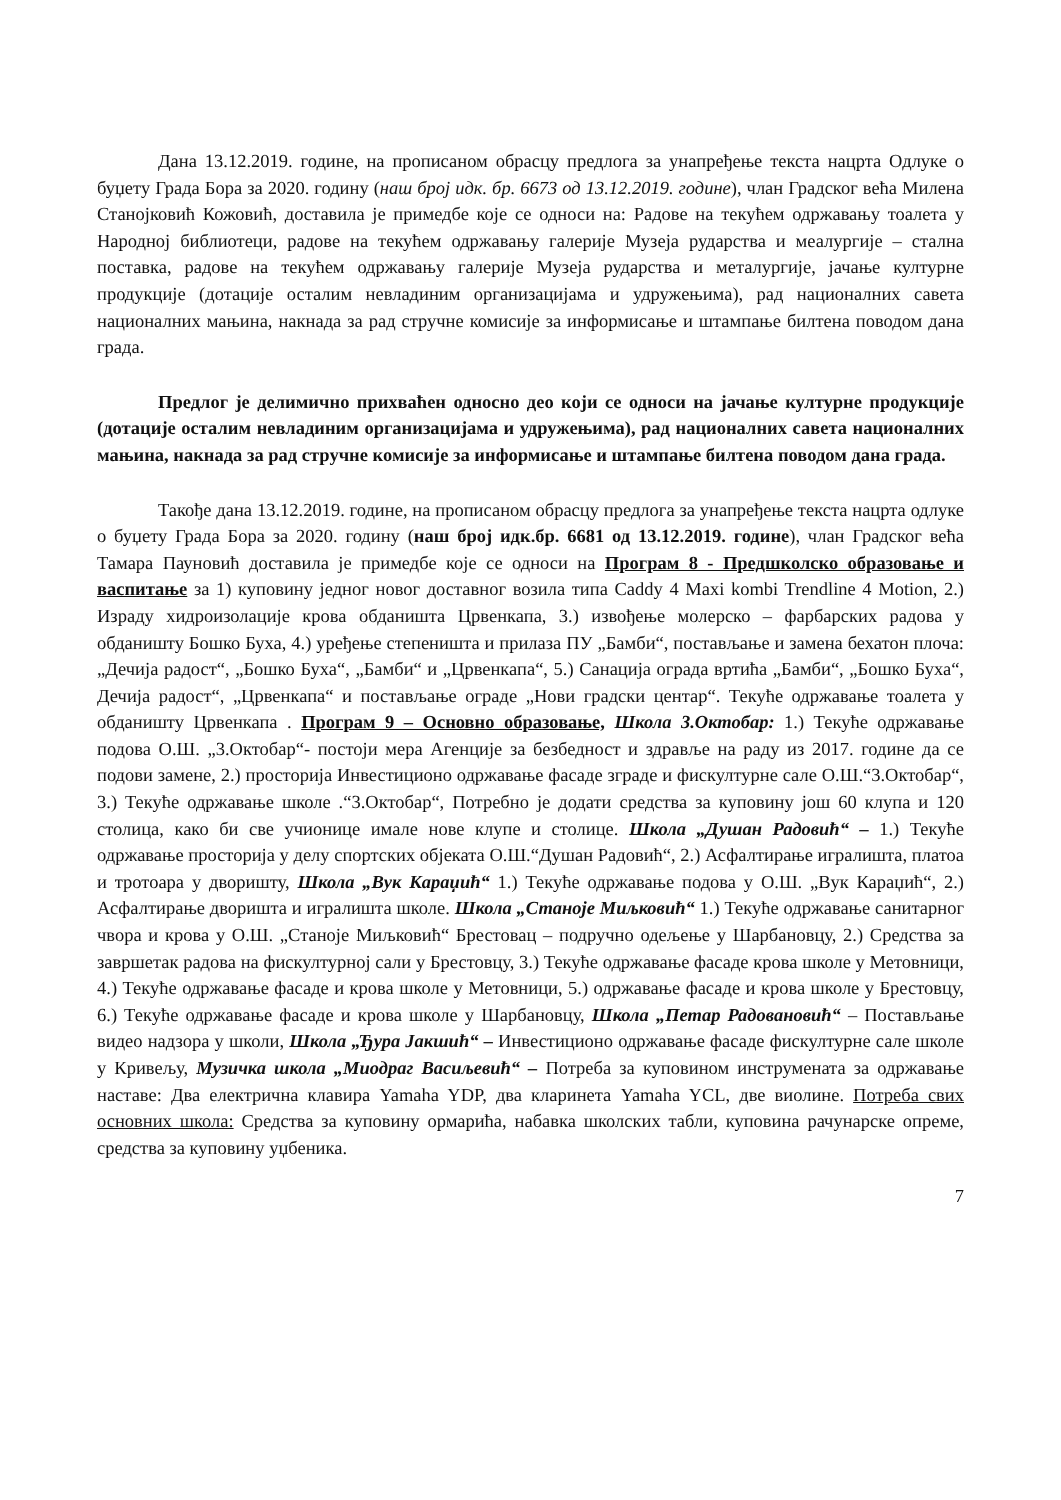Дана 13.12.2019. године, на прописаном обрасцу предлога за унапређење текста нацрта Одлуке о буџету Града Бора за 2020. годину (наш број идк. бр. 6673 од 13.12.2019. године), члан Градског већа Милена Станојковић Кожовић, доставила је примедбе које се односи на: Радове на текућем одржавању тоалета у Народној библиотеци, радове на текућем одржавању галерије Музеја рударства и меалургије – стална поставка, радове на текућем одржавању галерије Музеја рударства и металургије, јачање културне продукције (дотације осталим невладиним организацијама и удружењима), рад националних савета националних мањина, накнада за рад стручне комисије за информисање и штампање билтена поводом дана града.
Предлог је делимично прихваћен односно део који се односи на јачање културне продукције (дотације осталим невладиним организацијама и удружењима), рад националних савета националних мањина, накнада за рад стручне комисије за информисање и штампање билтена поводом дана града.
Такође дана 13.12.2019. године, на прописаном обрасцу предлога за унапређење текста нацрта одлуке о буџету Града Бора за 2020. годину (наш број идк.бр. 6681 од 13.12.2019. године), члан Градског већа Тамара Пауновић доставила је примедбе које се односи на Програм 8 - Предшколско образовање и васпитање за 1) куповину једног новог доставног возила типа Caddy 4 Maxi kombi Trendline 4 Motion, 2.) Израду хидроизолације крова обданишта Црвенкапа, 3.) извођење молерско – фарбарских радова у обданишту Бошко Буха, 4.) уређење степеништа и прилаза ПУ „Бамби“, постављање и замена бехатон плоча: „Дечија радост“, „Бошко Буха“, „Бамби“ и „Црвенкапа“, 5.) Санација ограда вртића „Бамби“, „Бошко Буха“, Дечија радост“, „Црвенкапа“ и постављање ограде „Нови градски центар“. Текуће одржавање тоалета у обданишту Црвенкапа . Програм 9 – Основно образовање, Школа 3.Октобар: 1.) Текуће одржавање подова О.Ш. „3.Октобар“- постоји мера Агенције за безбедност и здравље на раду из 2017. године да се подови замене, 2.) просторија Инвестиционо одржавање фасаде зграде и фискултурне сале О.Ш.“3.Октобар“, 3.) Текуће одржавање школе .“3.Октобар“, Потребно је додати средства за куповину још 60 клупа и 120 столица, како би све учионице имале нове клупе и столице. Школа „Душан Радовић“ – 1.) Текуће одржавање просторија у делу спортских објеката О.Ш.“Душан Радовић“, 2.) Асфалтирање игралишта, платоа и тротоара у дворишту, Школа „Вук Караџић“ 1.) Текуће одржавање подова у О.Ш. „Вук Караџић“, 2.) Асфалтирање дворишта и игралишта школе. Школа „Станоје Миљковић“ 1.) Текуће одржавање санитарног чвора и крова у О.Ш. „Станоје Миљковић“ Брестовац – подручно одељење у Шарбановцу, 2.) Средства за завршетак радова на фискултурној сали у Брестовцу, 3.) Текуће одржавање фасаде крова школе у Метовници, 4.) Текуће одржавање фасаде и крова школе у Метовници, 5.) одржавање фасаде и крова школе у Брестовцу, 6.) Текуће одржавање фасаде и крова школе у Шарбановцу, Школа „Петар Радовановић“ – Постављање видео надзора у школи, Школа „Ђура Јакшић“ – Инвестиционо одржавање фасаде фискултурне сале школе у Кривељу, Музичка школа „Миодраг Васиљевић“ – Потреба за куповином инструмената за одржавање наставе: Два електрична клавира Yamaha YDP, два кларинета Yamaha YCL, две виолине. Потреба свих основних школа: Средства за куповину ормарића, набавка школских табли, куповина рачунарске опреме, средства за куповину уџбеника.
7